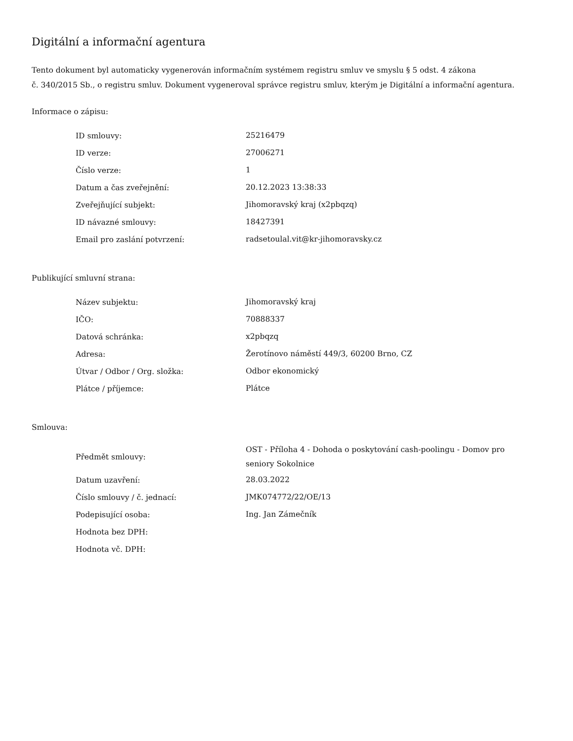Digitální a informační agentura
Tento dokument byl automaticky vygenerován informačním systémem registru smluv ve smyslu § 5 odst. 4 zákona
č. 340/2015 Sb., o registru smluv. Dokument vygeneroval správce registru smluv, kterým je Digitální a informační agentura.
Informace o zápisu:
| ID smlouvy: | 25216479 |
| ID verze: | 27006271 |
| Číslo verze: | 1 |
| Datum a čas zveřejnění: | 20.12.2023 13:38:33 |
| Zveřejňující subjekt: | Jihomoravský kraj (x2pbqzq) |
| ID návazné smlouvy: | 18427391 |
| Email pro zaslání potvrzení: | radsetoulal.vit@kr-jihomoravsky.cz |
Publikující smluvní strana:
| Název subjektu: | Jihomoravský kraj |
| IČO: | 70888337 |
| Datová schránka: | x2pbqzq |
| Adresa: | Žerotínovo náměstí 449/3, 60200 Brno, CZ |
| Útvar / Odbor / Org. složka: | Odbor ekonomický |
| Plátce / příjemce: | Plátce |
Smlouva:
| Předmět smlouvy: | OST - Příloha 4 - Dohoda o poskytování cash-poolingu - Domov pro seniory Sokolnice |
| Datum uzavření: | 28.03.2022 |
| Číslo smlouvy / č. jednací: | JMK074772/22/OE/13 |
| Podepisující osoba: | Ing. Jan Zámečník |
| Hodnota bez DPH: | |
| Hodnota vč. DPH: | |